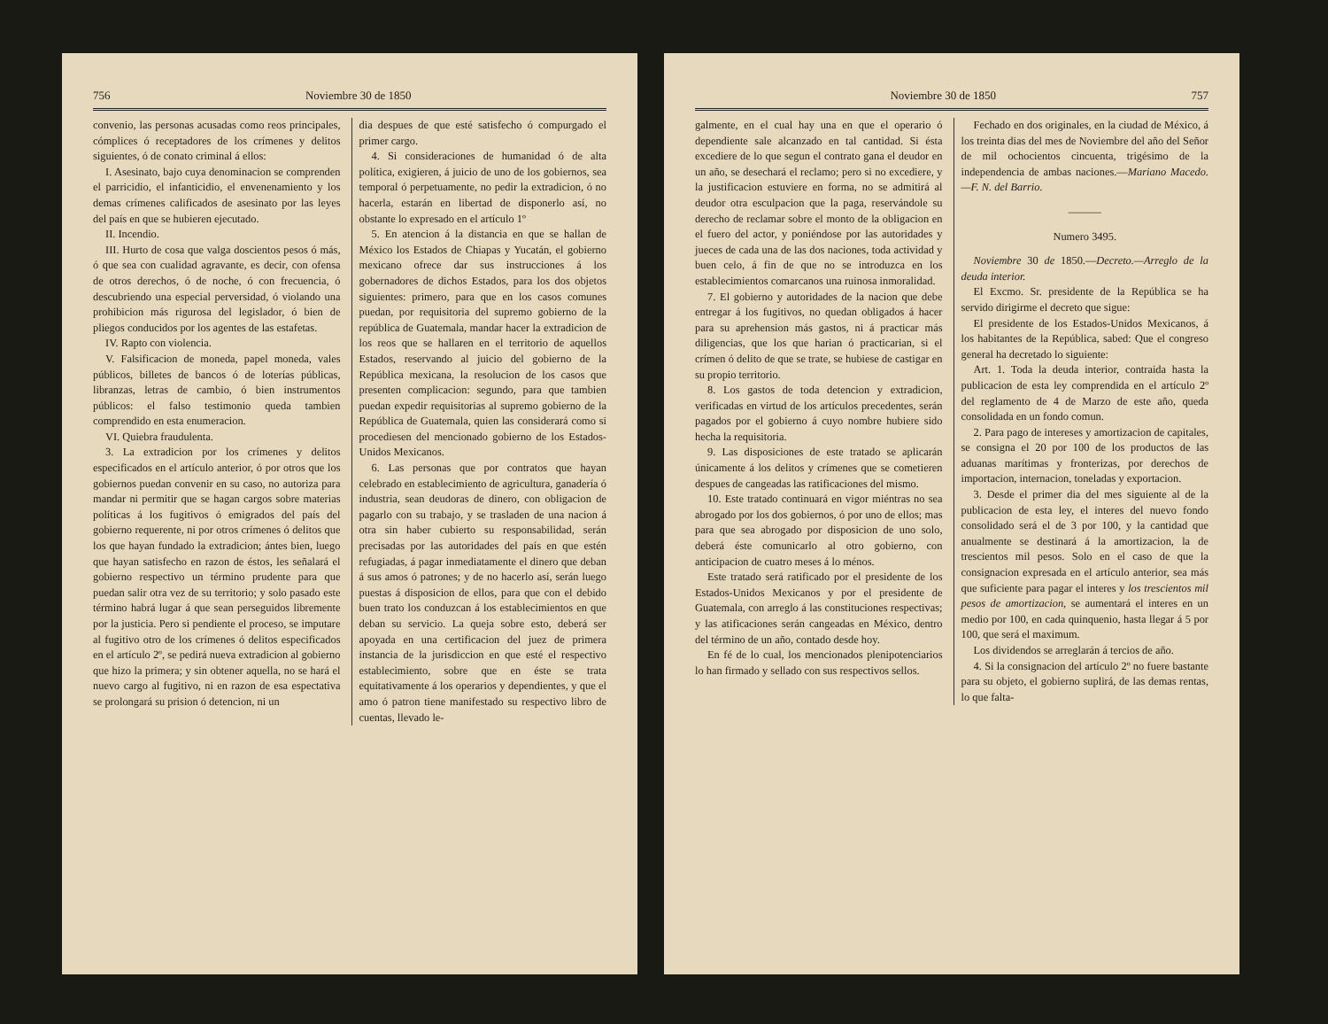756 Noviembre 30 de 1850
convenio, las personas acusadas como reos principales, cómplices ó receptadores de los crímenes y delitos siguientes, ó de conato criminal á ellos:
I. Asesinato, bajo cuya denominacion se comprenden el parricidio, el infanticidio, el envenenamiento y los demas crímenes calificados de asesinato por las leyes del país en que se hubieren ejecutado.
II. Incendio.
III. Hurto de cosa que valga doscientos pesos ó más, ó que sea con cualidad agravante, es decir, con ofensa de otros derechos, ó de noche, ó con frecuencia, ó descubriendo una especial perversidad, ó violando una prohibicion más rigurosa del legislador, ó bien de pliegos conducidos por los agentes de las estafetas.
IV. Rapto con violencia.
V. Falsificacion de moneda, papel moneda, vales públicos, billetes de bancos ó de loterías públicas, libranzas, letras de cambio, ó bien instrumentos públicos: el falso testimonio queda tambien comprendido en esta enumeracion.
VI. Quiebra fraudulenta.
3. La extradicion por los crímenes y delitos especificados en el artículo anterior, ó por otros que los gobiernos puedan convenir en su caso, no autoriza para mandar ni permitir que se hagan cargos sobre materias políticas á los fugitivos ó emigrados del país del gobierno requerente, ni por otros crímenes ó delitos que los que hayan fundado la extradicion; ántes bien, luego que hayan satisfecho en razon de éstos, les señalará el gobierno respectivo un término prudente para que puedan salir otra vez de su territorio; y solo pasado este término habrá lugar á que sean perseguidos libremente por la justicia. Pero si pendiente el proceso, se imputare al fugitivo otro de los crímenes ó delitos especificados en el artículo 2º, se pedirá nueva extradicion al gobierno que hizo la primera; y sin obtener aquella, no se hará el nuevo cargo al fugitivo, ni en razon de esa espectativa se prolongará su prision ó detencion, ni un
dia despues de que esté satisfecho ó compurgado el primer cargo.
4. Si consideraciones de humanidad ó de alta política, exigieren, á juicio de uno de los gobiernos, sea temporal ó perpetuamente, no pedir la extradicion, ó no hacerla, estarán en libertad de disponerlo así, no obstante lo expresado en el artículo 1º
5. En atencion á la distancia en que se hallan de México los Estados de Chiapas y Yucatán, el gobierno mexicano ofrece dar sus instrucciones á los gobernadores de dichos Estados, para los dos objetos siguientes: primero, para que en los casos comunes puedan, por requisitoria del supremo gobierno de la república de Guatemala, mandar hacer la extradicion de los reos que se hallaren en el territorio de aquellos Estados, reservando al juicio del gobierno de la República mexicana, la resolucion de los casos que presenten complicacion: segundo, para que tambien puedan expedir requisitorias al supremo gobierno de la República de Guatemala, quien las considerará como si procediesen del mencionado gobierno de los Estados-Unidos Mexicanos.
6. Las personas que por contratos que hayan celebrado en establecimiento de agricultura, ganadería ó industria, sean deudoras de dinero, con obligacion de pagarlo con su trabajo, y se trasladen de una nacion á otra sin haber cubierto su responsabilidad, serán precisadas por las autoridades del país en que estén refugiadas, á pagar inmediatamente el dinero que deban á sus amos ó patrones; y de no hacerlo así, serán luego puestas á disposicion de ellos, para que con el debido buen trato los conduzcan á los establecimientos en que deban su servicio. La queja sobre esto, deberá ser apoyada en una certificacion del juez de primera instancia de la jurisdiccion en que esté el respectivo establecimiento, sobre que en éste se trata equitativamente á los operarios y dependientes, y que el amo ó patron tiene manifestado su respectivo libro de cuentas, llevado le-
Noviembre 30 de 1850 757
galmente, en el cual hay una en que el operario ó dependiente sale alcanzado en tal cantidad. Si ésta excediere de lo que segun el contrato gana el deudor en un año, se desechará el reclamo; pero si no excediere, y la justificacion estuviere en forma, no se admitirá al deudor otra esculpacion que la paga, reservándole su derecho de reclamar sobre el monto de la obligacion en el fuero del actor, y poniéndose por las autoridades y jueces de cada una de las dos naciones, toda actividad y buen celo, á fin de que no se introduzca en los establecimientos comarcanos una ruinosa inmoralidad.
7. El gobierno y autoridades de la nacion que debe entregar á los fugitivos, no quedan obligados á hacer para su aprehension más gastos, ni á practicar más diligencias, que los que harian ó practicarian, si el crímen ó delito de que se trate, se hubiese de castigar en su propio territorio.
8. Los gastos de toda detencion y extradicion, verificadas en virtud de los artículos precedentes, serán pagados por el gobierno á cuyo nombre hubiere sido hecha la requisitoria.
9. Las disposiciones de este tratado se aplicarán únicamente á los delitos y crímenes que se cometieren despues de cangeadas las ratificaciones del mismo.
10. Este tratado continuará en vigor miéntras no sea abrogado por los dos gobiernos, ó por uno de ellos; mas para que sea abrogado por disposicion de uno solo, deberá éste comunicarlo al otro gobierno, con anticipacion de cuatro meses á lo ménos.
Este tratado será ratificado por el presidente de los Estados-Unidos Mexicanos y por el presidente de Guatemala, con arreglo á las constituciones respectivas; y las atificaciones serán cangeadas en México, dentro del término de un año, contado desde hoy.
En fé de lo cual, los mencionados plenipotenciarios lo han firmado y sellado con sus respectivos sellos.
Fechado en dos originales, en la ciudad de México, á los treinta dias del mes de Noviembre del año del Señor de mil ochocientos cincuenta, trigésimo de la independencia de ambas naciones.—Mariano Macedo.—F. N. del Barrio.
———
Numero 3495.
Noviembre 30 de 1850.—Decreto.—Arreglo de la deuda interior.
El Excmo. Sr. presidente de la República se ha servido dirigirme el decreto que sigue:
El presidente de los Estados-Unidos Mexicanos, á los habitantes de la República, sabed: Que el congreso general ha decretado lo siguiente:
Art. 1. Toda la deuda interior, contraida hasta la publicacion de esta ley comprendida en el artículo 2º del reglamento de 4 de Marzo de este año, queda consolidada en un fondo comun.
2. Para pago de intereses y amortizacion de capitales, se consigna el 20 por 100 de los productos de las aduanas marítimas y fronterizas, por derechos de importacion, internacion, toneladas y exportacion.
3. Desde el primer dia del mes siguiente al de la publicacion de esta ley, el interes del nuevo fondo consolidado será el de 3 por 100, y la cantidad que anualmente se destinará á la amortizacion, la de trescientos mil pesos. Solo en el caso de que la consignacion expresada en el artículo anterior, sea más que suficiente para pagar el interes y los trescientos mil pesos de amortizacion, se aumentará el interes en un medio por 100, en cada quinquenio, hasta llegar á 5 por 100, que será el maximum.
Los dividendos se arreglarán á tercios de año.
4. Si la consignacion del artículo 2º no fuere bastante para su objeto, el gobierno suplirá, de las demas rentas, lo que falta-